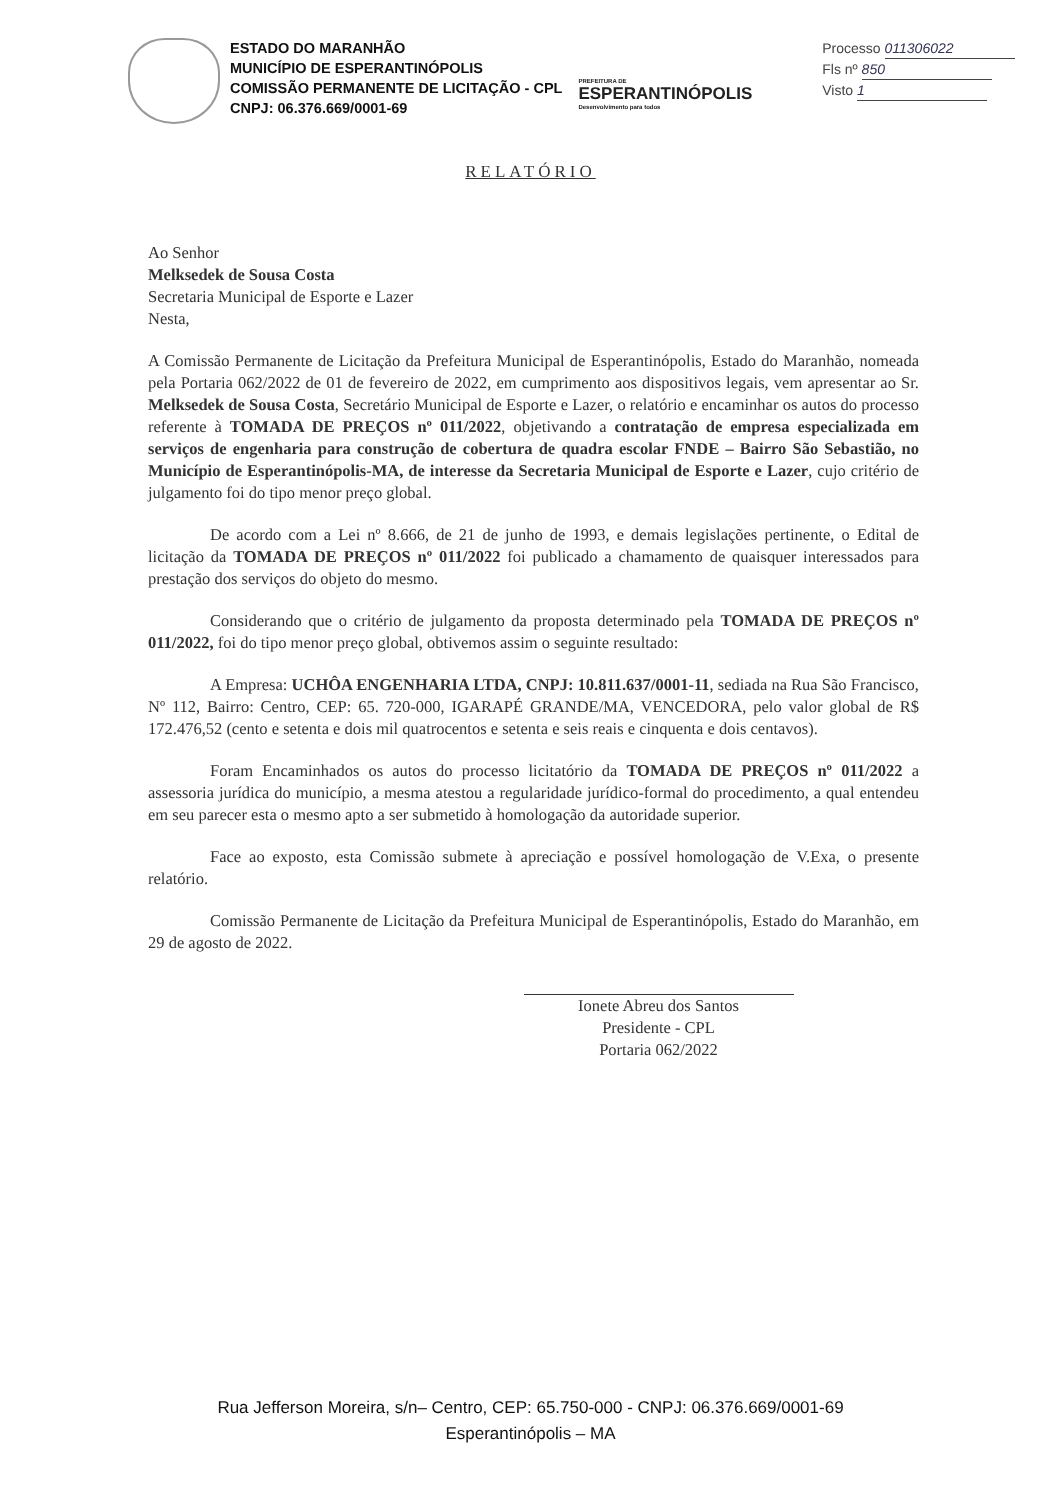ESTADO DO MARANHÃO
MUNICÍPIO DE ESPERANTINÓPOLIS
COMISSÃO PERMANENTE DE LICITAÇÃO - CPL
CNPJ: 06.376.669/0001-69
PREFEITURA DE
ESPERANTINÓPOLIS
Desenvolvimento para todos
Processo 011306022
Fls nº 850
Visto 1
RELATÓRIO
Ao Senhor
Melksedek de Sousa Costa
Secretaria Municipal de Esporte e Lazer
Nesta,
A Comissão Permanente de Licitação da Prefeitura Municipal de Esperantinópolis, Estado do Maranhão, nomeada pela Portaria 062/2022 de 01 de fevereiro de 2022, em cumprimento aos dispositivos legais, vem apresentar ao Sr. Melksedek de Sousa Costa, Secretário Municipal de Esporte e Lazer, o relatório e encaminhar os autos do processo referente à TOMADA DE PREÇOS nº 011/2022, objetivando a contratação de empresa especializada em serviços de engenharia para construção de cobertura de quadra escolar FNDE – Bairro São Sebastião, no Município de Esperantinópolis-MA, de interesse da Secretaria Municipal de Esporte e Lazer, cujo critério de julgamento foi do tipo menor preço global.
De acordo com a Lei nº 8.666, de 21 de junho de 1993, e demais legislações pertinente, o Edital de licitação da TOMADA DE PREÇOS nº 011/2022 foi publicado a chamamento de quaisquer interessados para prestação dos serviços do objeto do mesmo.
Considerando que o critério de julgamento da proposta determinado pela TOMADA DE PREÇOS nº 011/2022, foi do tipo menor preço global, obtivemos assim o seguinte resultado:
A Empresa: UCHÔA ENGENHARIA LTDA, CNPJ: 10.811.637/0001-11, sediada na Rua São Francisco, Nº 112, Bairro: Centro, CEP: 65. 720-000, IGARAPÉ GRANDE/MA, VENCEDORA, pelo valor global de R$ 172.476,52 (cento e setenta e dois mil quatrocentos e setenta e seis reais e cinquenta e dois centavos).
Foram Encaminhados os autos do processo licitatório da TOMADA DE PREÇOS nº 011/2022 a assessoria jurídica do município, a mesma atestou a regularidade jurídico-formal do procedimento, a qual entendeu em seu parecer esta o mesmo apto a ser submetido à homologação da autoridade superior.
Face ao exposto, esta Comissão submete à apreciação e possível homologação de V.Exa, o presente relatório.
Comissão Permanente de Licitação da Prefeitura Municipal de Esperantinópolis, Estado do Maranhão, em 29 de agosto de 2022.
Ionete Abreu dos Santos
Presidente - CPL
Portaria 062/2022
Rua Jefferson Moreira, s/n– Centro, CEP: 65.750-000 - CNPJ: 06.376.669/0001-69
Esperantinópolis – MA